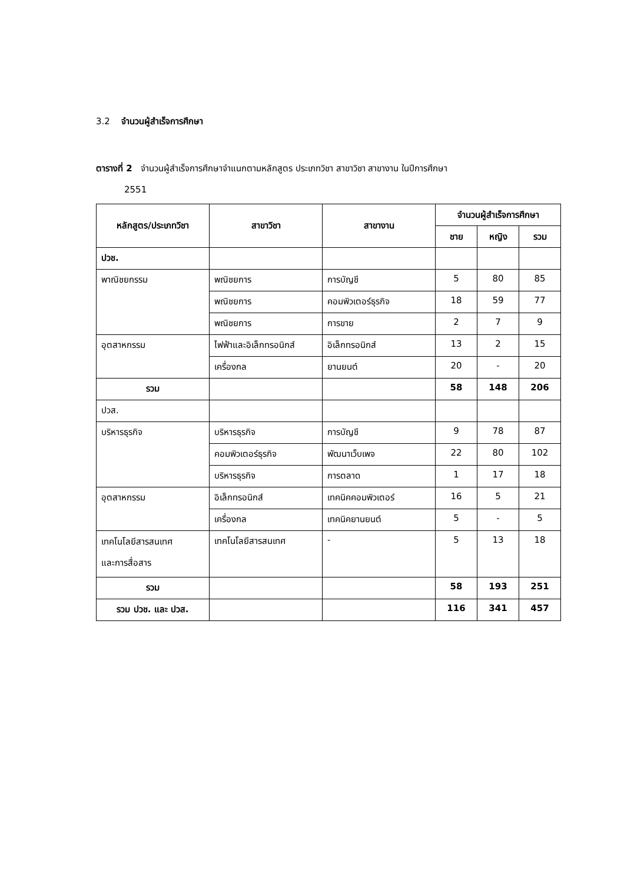3.2 จำนวนผู้สำเร็จการศึกษา
ตารางที่ 2 จำนวนผู้สำเร็จการศึกษาจำแนกตามหลักสูตร ประเภทวิชา สาขาวิชา สาขางาน ในปีการศึกษา
2551
| หลักสูตร/ประเภทวิชา | สาขาวิชา | สาขางาน | จำนวนผู้สำเร็จการศึกษา | | |
| --- | --- | --- | --- | --- | --- |
| | | | ชาย | หญิง | รวม |
| ปวช. | | | | | |
| พาณิชยกรรม | พณิชยการ | การบัญชี | 5 | 80 | 85 |
| | พณิชยการ | คอมพิวเตอร์ธุรกิจ | 18 | 59 | 77 |
| | พณิชยการ | การขาย | 2 | 7 | 9 |
| อุตสาหกรรม | ไฟฟ้าและอิเล็กทรอนิกส์ | อิเล็กทรอนิกส์ | 13 | 2 | 15 |
| | เครื่องกล | ยานยนต์ | 20 | - | 20 |
| รวม | | | 58 | 148 | 206 |
| ปวส. | | | | | |
| บริหารธุรกิจ | บริหารธุรกิจ | การบัญชี | 9 | 78 | 87 |
| | คอมพิวเตอร์ธุรกิจ | พัฒนาเว็บเพจ | 22 | 80 | 102 |
| | บริหารธุรกิจ | การตลาด | 1 | 17 | 18 |
| อุตสาหกรรม | อิเล็กทรอนิกส์ | เทคนิคคอมพิวเตอร์ | 16 | 5 | 21 |
| | เครื่องกล | เทคนิคยานยนต์ | 5 | - | 5 |
| เทคโนโลยีสารสนเทศ และการสื่อสาร | เทคโนโลยีสารสนเทศ | - | 5 | 13 | 18 |
| รวม | | | 58 | 193 | 251 |
| รวม ปวช. และ ปวส. | | | 116 | 341 | 457 |